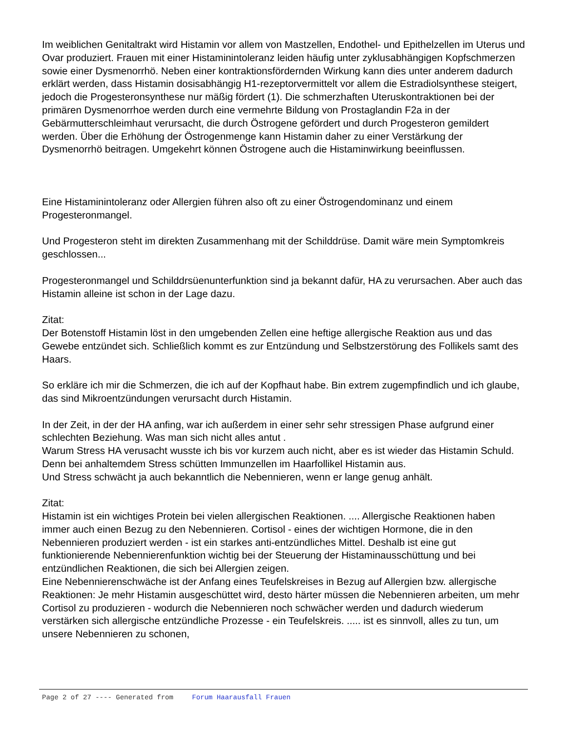Im weiblichen Genitaltrakt wird Histamin vor allem von Mastzellen, Endothel- und Epithelzellen im Uterus und Ovar produziert. Frauen mit einer Histaminintoleranz leiden häufig unter zyklusabhängigen Kopfschmerzen sowie einer Dysmenorrhö. Neben einer kontraktionsfördernden Wirkung kann dies unter anderem dadurch erklärt werden, dass Histamin dosisabhängig H1-rezeptorvermittelt vor allem die Estradiolsynthese steigert, jedoch die Progesteronsynthese nur mäßig fördert (1). Die schmerzhaften Uteruskontraktionen bei der primären Dysmenorrhoe werden durch eine vermehrte Bildung von Prostaglandin F2a in der Gebärmutterschleimhaut verursacht, die durch Östrogene gefördert und durch Progesteron gemildert werden. Über die Erhöhung der Östrogenmenge kann Histamin daher zu einer Verstärkung der Dysmenorrhö beitragen. Umgekehrt können Östrogene auch die Histaminwirkung beeinflussen.
Eine Histaminintoleranz oder Allergien führen also oft zu einer Östrogendominanz und einem Progesteronmangel.
Und Progesteron steht im direkten Zusammenhang mit der Schilddrüse. Damit wäre mein Symptomkreis geschlossen...
Progesteronmangel und Schilddrsüenunterfunktion sind ja bekannt dafür, HA zu verursachen. Aber auch das Histamin alleine ist schon in der Lage dazu.
Zitat:
Der Botenstoff Histamin löst in den umgebenden Zellen eine heftige allergische Reaktion aus und das Gewebe entzündet sich. Schließlich kommt es zur Entzündung und Selbstzerstörung des Follikels samt des Haars.
So erkläre ich mir die Schmerzen, die ich auf der Kopfhaut habe. Bin extrem zugempfindlich und ich glaube, das sind Mikroentzündungen verursacht durch Histamin.
In der Zeit, in der der HA anfing, war ich außerdem in einer sehr sehr stressigen Phase aufgrund einer schlechten Beziehung. Was man sich nicht alles antut .
Warum Stress HA verusacht wusste ich bis vor kurzem auch nicht, aber es ist wieder das Histamin Schuld. Denn bei anhaltemdem Stress schütten Immunzellen im Haarfollikel Histamin aus.
Und Stress schwächt ja auch bekanntlich die Nebennieren, wenn er lange genug anhält.
Zitat:
Histamin ist ein wichtiges Protein bei vielen allergischen Reaktionen. .... Allergische Reaktionen haben immer auch einen Bezug zu den Nebennieren. Cortisol - eines der wichtigen Hormone, die in den Nebennieren produziert werden - ist ein starkes anti-entzündliches Mittel. Deshalb ist eine gut funktionierende Nebennierenfunktion wichtig bei der Steuerung der Histaminausschüttung und bei entzündlichen Reaktionen, die sich bei Allergien zeigen.
Eine Nebennierenschwäche ist der Anfang eines Teufelskreises in Bezug auf Allergien bzw. allergische Reaktionen: Je mehr Histamin ausgeschüttet wird, desto härter müssen die Nebennieren arbeiten, um mehr Cortisol zu produzieren - wodurch die Nebennieren noch schwächer werden und dadurch wiederum verstärken sich allergische entzündliche Prozesse - ein Teufelskreis. ..... ist es sinnvoll, alles zu tun, um unsere Nebennieren zu schonen,
Page 2 of 27 ---- Generated from Forum Haarausfall Frauen